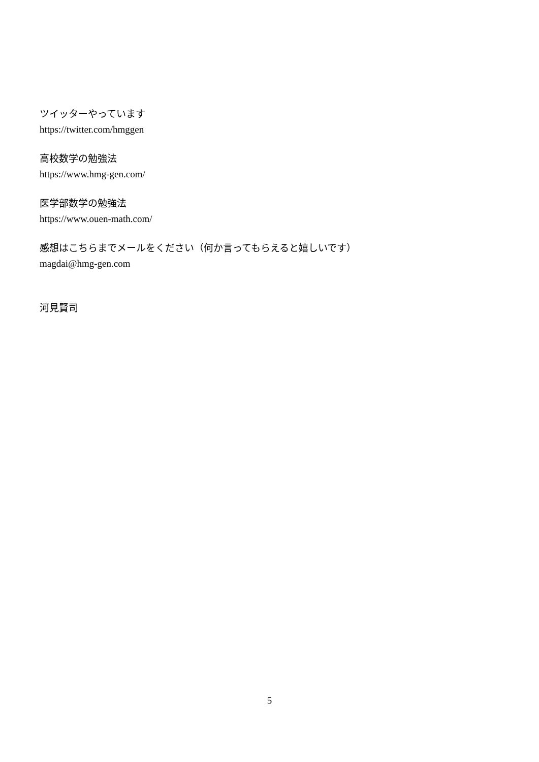ツイッターやっています
https://twitter.com/hmggen
高校数学の勉強法
https://www.hmg-gen.com/
医学部数学の勉強法
https://www.ouen-math.com/
感想はこちらまでメールをください（何か言ってもらえると嬉しいです）
magdai@hmg-gen.com
河見賢司
5